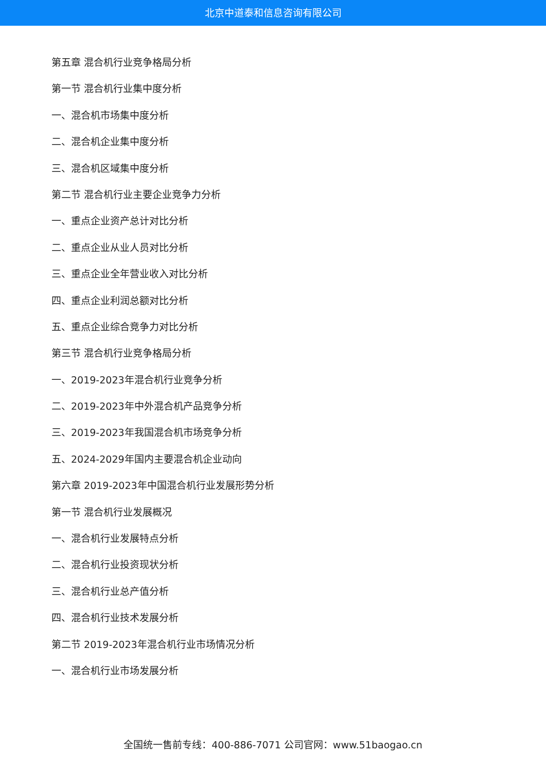北京中道泰和信息咨询有限公司
第五章 混合机行业竞争格局分析
第一节 混合机行业集中度分析
一、混合机市场集中度分析
二、混合机企业集中度分析
三、混合机区域集中度分析
第二节 混合机行业主要企业竞争力分析
一、重点企业资产总计对比分析
二、重点企业从业人员对比分析
三、重点企业全年营业收入对比分析
四、重点企业利润总额对比分析
五、重点企业综合竞争力对比分析
第三节 混合机行业竞争格局分析
一、2019-2023年混合机行业竞争分析
二、2019-2023年中外混合机产品竞争分析
三、2019-2023年我国混合机市场竞争分析
五、2024-2029年国内主要混合机企业动向
第六章 2019-2023年中国混合机行业发展形势分析
第一节 混合机行业发展概况
一、混合机行业发展特点分析
二、混合机行业投资现状分析
三、混合机行业总产值分析
四、混合机行业技术发展分析
第二节 2019-2023年混合机行业市场情况分析
一、混合机行业市场发展分析
全国统一售前专线：400-886-7071 公司官网：www.51baogao.cn